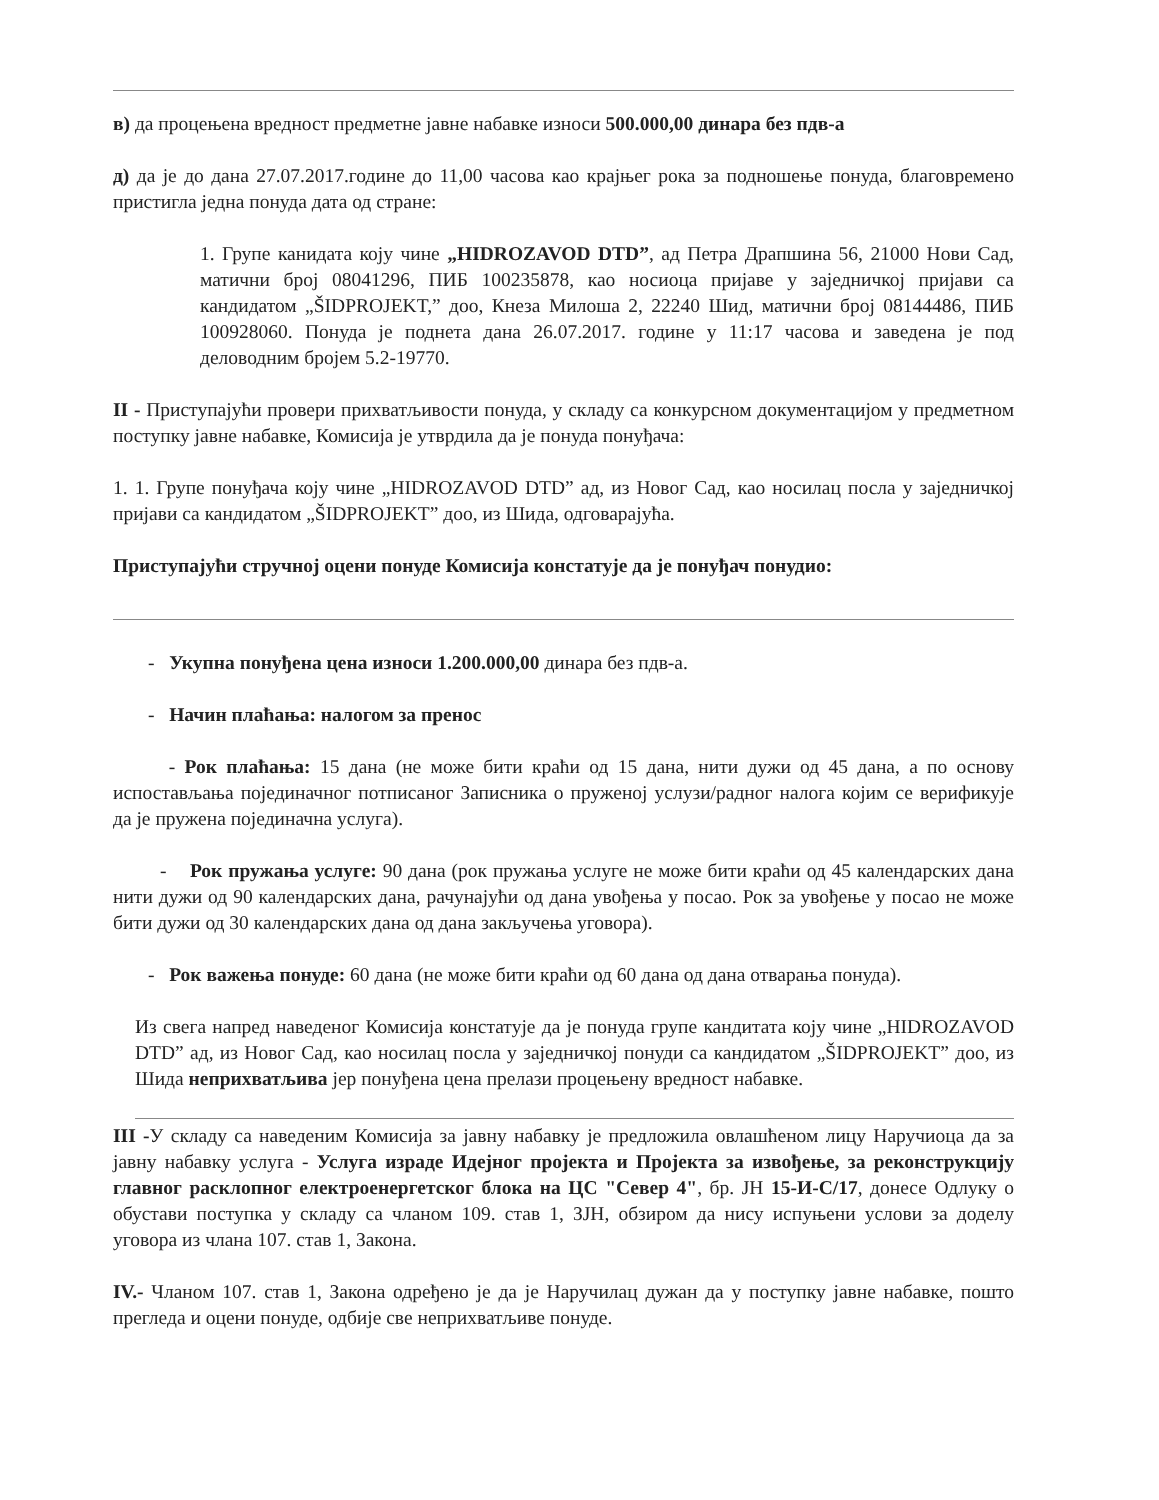в) да процењена вредност предметне јавне набавке износи 500.000,00 динара без пдв-а
д) да је до дана 27.07.2017.године до 11,00 часова као крајњег рока за подношење понуда, благовремено пристигла једна понуда дата од стране:
1. Групе канидата коју чине „HIDROZAVOD DTD”, ад Петра Драпшина 56, 21000 Нови Сад, матични број 08041296, ПИБ 100235878, као носиоца пријаве у заједничкој пријави са кандидатом „ŠIDPROJEKT,” доо, Кнеза Милоша 2, 22240 Шид, матични број 08144486, ПИБ 100928060. Понуда је поднета дана 26.07.2017. године у 11:17 часова и заведена је под деловодним бројем 5.2-19770.
II - Приступајући провери прихватљивости понуда, у складу са конкурсном документацијом у предметном поступку јавне набавке, Комисија је утврдила да је понуда понуђача:
1. 1. Групе понуђача коју чине „HIDROZAVOD DTD” ад, из Новог Сад, као носилац посла у заједничкој пријави са кандидатом „ŠIDPROJEKT” доо, из Шида, одговарајућа.
Приступајући стручној оцени понуде Комисија констатује да је понуђач понудио:
- Укупна понуђена цена износи 1.200.000,00 динара без пдв-а.
- Начин плаћања: налогом за пренос
- Рок плаћања: 15 дана (не може бити краћи од 15 дана, нити дужи од 45 дана, а по основу испостављања појединачног потписаног Записника о пруженој услузи/радног налога којим се верификује да је пружена појединачна услуга).
- Рок пружања услуге: 90 дана (рок пружања услуге не може бити краћи од 45 календарских дана нити дужи од 90 календарских дана, рачунајући од дана увођења у посао. Рок за увођење у посао не може бити дужи од 30 календарских дана од дана закључења уговора).
- Рок важења понуде: 60 дана (не може бити краћи од 60 дана од дана отварања понуда).
Из свега напред наведеног Комисија констатује да је понуда групе кандитата коју чине „HIDROZAVOD DTD” ад, из Новог Сад, као носилац посла у заједничкој понуди са кандидатом „ŠIDPROJEKT” доо, из Шида неприхватљива јер понуђена цена прелази процењену вредност набавке.
III -У складу са наведеним Комисија за јавну набавку је предложила овлашћеном лицу Наручиоца да за јавну набавку услуга - Услуга израде Идејног пројекта и Пројекта за извођење, за реконструкцију главног расклопног електроенергетског блока на ЦС "Север 4", бр. ЈН 15-И-С/17, донесе Одлуку о обустави поступка у складу са чланом 109. став 1, ЗЈН, обзиром да нису испуњени услови за доделу уговора из члана 107. став 1, Закона.
IV.- Чланом 107. став 1, Закона одређено је да је Наручилац дужан да у поступку јавне набавке, пошто прегледа и оцени понуде, одбије све неприхватљиве понуде.